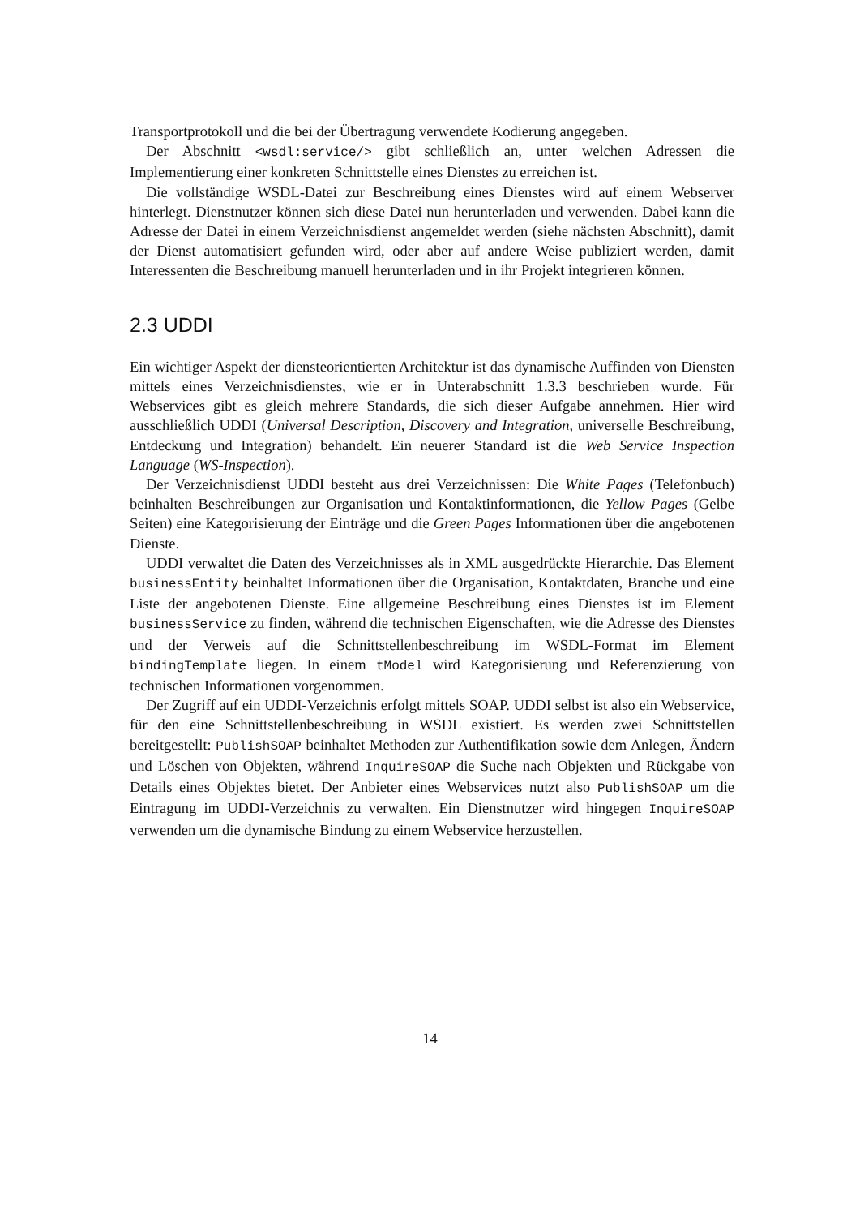Transportprotokoll und die bei der Übertragung verwendete Kodierung angegeben.
Der Abschnitt <wsdl:service/> gibt schließlich an, unter welchen Adressen die Implementierung einer konkreten Schnittstelle eines Dienstes zu erreichen ist.
Die vollständige WSDL-Datei zur Beschreibung eines Dienstes wird auf einem Webserver hinterlegt. Dienstnutzer können sich diese Datei nun herunterladen und verwenden. Dabei kann die Adresse der Datei in einem Verzeichnisdienst angemeldet werden (siehe nächsten Abschnitt), damit der Dienst automatisiert gefunden wird, oder aber auf andere Weise publiziert werden, damit Interessenten die Beschreibung manuell herunterladen und in ihr Projekt integrieren können.
2.3 UDDI
Ein wichtiger Aspekt der diensteorientierten Architektur ist das dynamische Auffinden von Diensten mittels eines Verzeichnisdienstes, wie er in Unterabschnitt 1.3.3 beschrieben wurde. Für Webservices gibt es gleich mehrere Standards, die sich dieser Aufgabe annehmen. Hier wird ausschließlich UDDI (Universal Description, Discovery and Integration, universelle Beschreibung, Entdeckung und Integration) behandelt. Ein neuerer Standard ist die Web Service Inspection Language (WS-Inspection).
Der Verzeichnisdienst UDDI besteht aus drei Verzeichnissen: Die White Pages (Telefonbuch) beinhalten Beschreibungen zur Organisation und Kontaktinformationen, die Yellow Pages (Gelbe Seiten) eine Kategorisierung der Einträge und die Green Pages Informationen über die angebotenen Dienste.
UDDI verwaltet die Daten des Verzeichnisses als in XML ausgedrückte Hierarchie. Das Element businessEntity beinhaltet Informationen über die Organisation, Kontaktdaten, Branche und eine Liste der angebotenen Dienste. Eine allgemeine Beschreibung eines Dienstes ist im Element businessService zu finden, während die technischen Eigenschaften, wie die Adresse des Dienstes und der Verweis auf die Schnittstellenbeschreibung im WSDL-Format im Element bindingTemplate liegen. In einem tModel wird Kategorisierung und Referenzierung von technischen Informationen vorgenommen.
Der Zugriff auf ein UDDI-Verzeichnis erfolgt mittels SOAP. UDDI selbst ist also ein Webservice, für den eine Schnittstellenbeschreibung in WSDL existiert. Es werden zwei Schnittstellen bereitgestellt: PublishSOAP beinhaltet Methoden zur Authentifikation sowie dem Anlegen, Ändern und Löschen von Objekten, während InquireSOAP die Suche nach Objekten und Rückgabe von Details eines Objektes bietet. Der Anbieter eines Webservices nutzt also PublishSOAP um die Eintragung im UDDI-Verzeichnis zu verwalten. Ein Dienstnutzer wird hingegen InquireSOAP verwenden um die dynamische Bindung zu einem Webservice herzustellen.
14